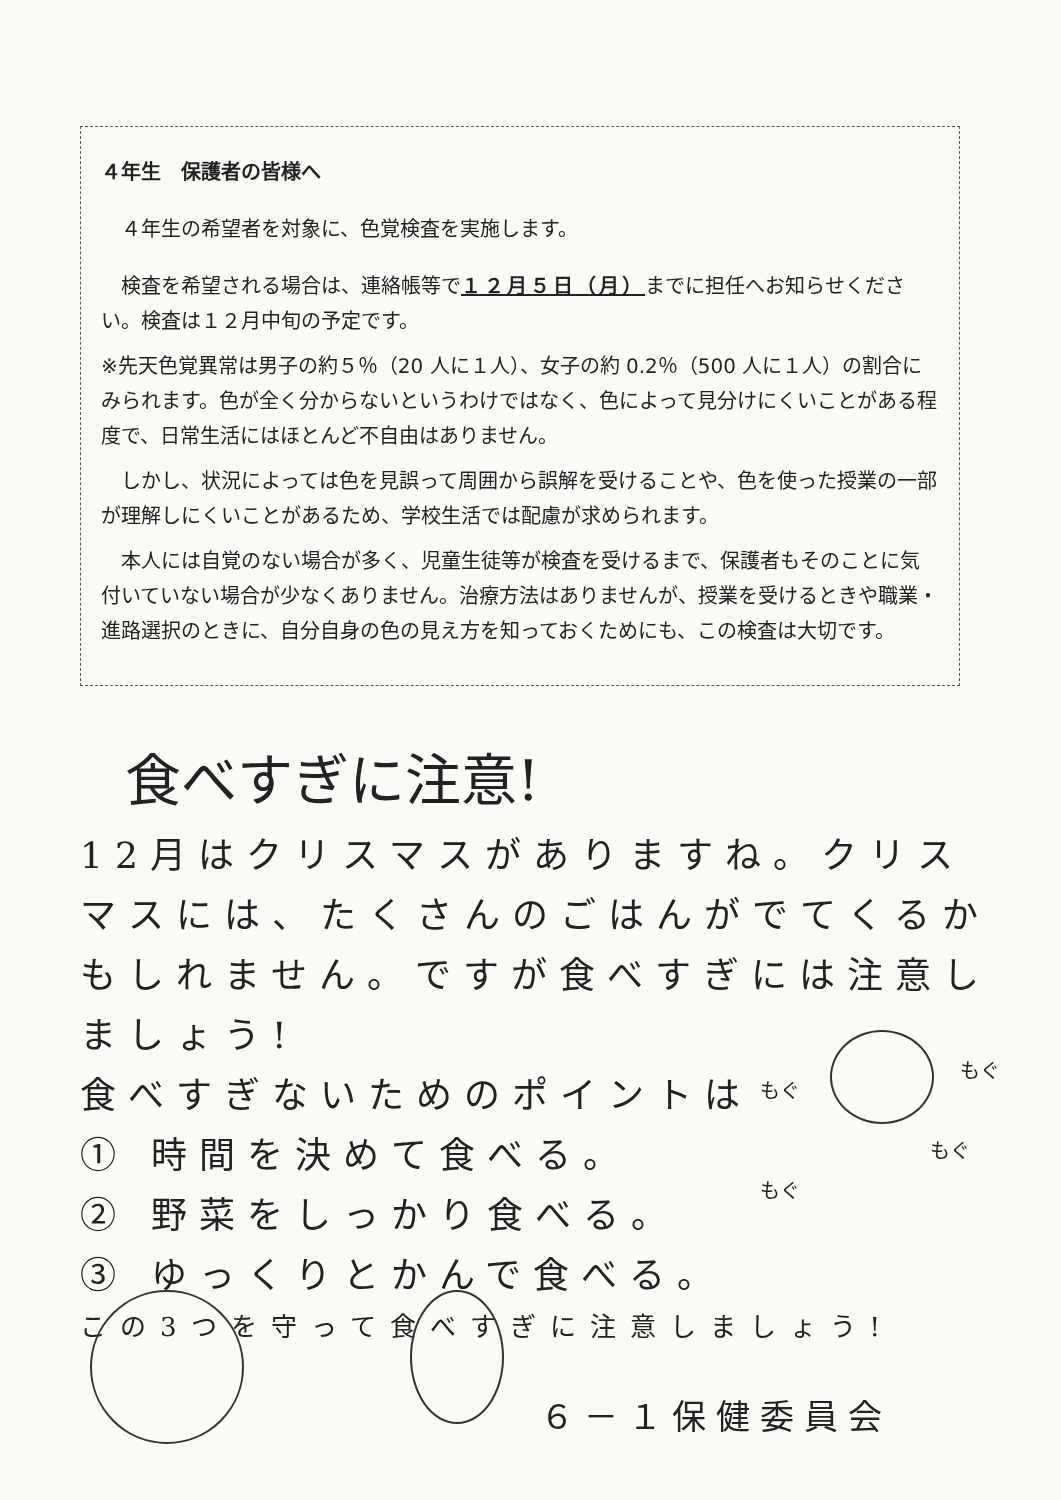４年生　保護者の皆様へ
　４年生の希望者を対象に、色覚検査を実施します。
　検査を希望される場合は、連絡帳等で１２月５日（月）までに担任へお知らせください。検査は１２月中旬の予定です。
※先天色覚異常は男子の約５％（20 人に１人）、女子の約 0.2％（500 人に１人）の割合にみられます。色が全く分からないというわけではなく、色によって見分けにくいことがある程度で、日常生活にはほとんど不自由はありません。
　しかし、状況によっては色を見誤って周囲から誤解を受けることや、色を使った授業の一部が理解しにくいことがあるため、学校生活では配慮が求められます。
　本人には自覚のない場合が多く、児童生徒等が検査を受けるまで、保護者もそのことに気付いていない場合が少なくありません。治療方法はありませんが、授業を受けるときや職業・進路選択のときに、自分自身の色の見え方を知っておくためにも、この検査は大切です。
食べすぎに注意!
12月はクリスマスがありますね。クリスマスには、たくさんのごはんがでてくるかもしれません。ですが食べすぎには注意しましょう!
食べすぎないためのポイントは
① 時間を決めて食べる。
② 野菜をしっかり食べる。
③ ゆっくりとかんで食べる。
この3つを守って食べすぎに注意しましょう!
もぐ
もぐ
もぐ
もぐ
６－１保健委員会